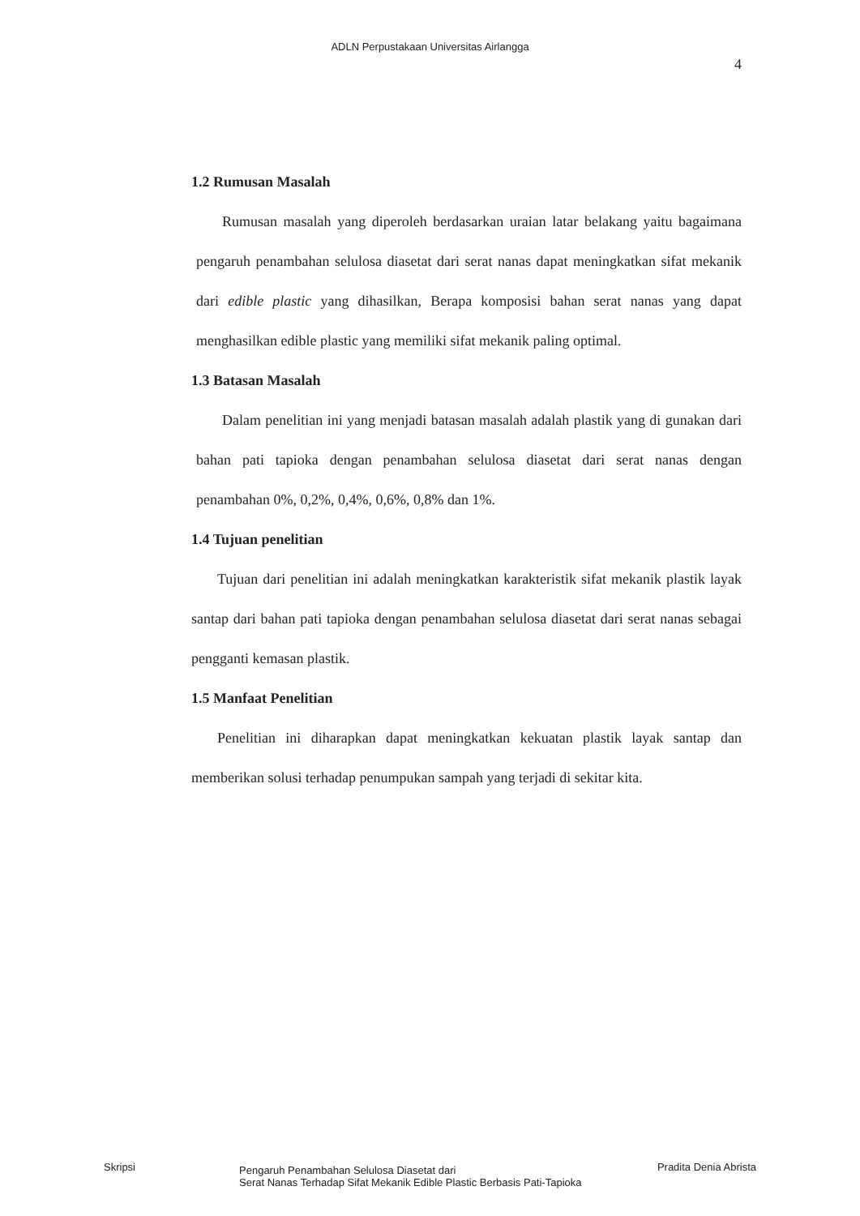ADLN Perpustakaan Universitas Airlangga
4
1.2 Rumusan Masalah
Rumusan masalah yang diperoleh berdasarkan uraian latar belakang yaitu bagaimana pengaruh penambahan selulosa diasetat dari serat nanas dapat meningkatkan sifat mekanik dari edible plastic yang dihasilkan, Berapa komposisi bahan serat nanas yang dapat menghasilkan edible plastic yang memiliki sifat mekanik paling optimal.
1.3 Batasan Masalah
Dalam penelitian ini yang menjadi batasan masalah adalah plastik yang di gunakan dari bahan pati tapioka dengan penambahan selulosa diasetat dari serat nanas dengan penambahan 0%, 0,2%, 0,4%, 0,6%, 0,8% dan 1%.
1.4 Tujuan penelitian
Tujuan dari penelitian ini adalah meningkatkan karakteristik sifat mekanik plastik layak santap dari bahan pati tapioka dengan penambahan selulosa diasetat dari serat nanas sebagai pengganti kemasan plastik.
1.5 Manfaat Penelitian
Penelitian ini diharapkan dapat meningkatkan kekuatan plastik layak santap dan memberikan solusi terhadap penumpukan sampah yang terjadi di sekitar kita.
Skripsi
Pengaruh Penambahan Selulosa Diasetat dari
Serat Nanas Terhadap Sifat Mekanik Edible Plastic Berbasis Pati-Tapioka
Pradita Denia Abrista